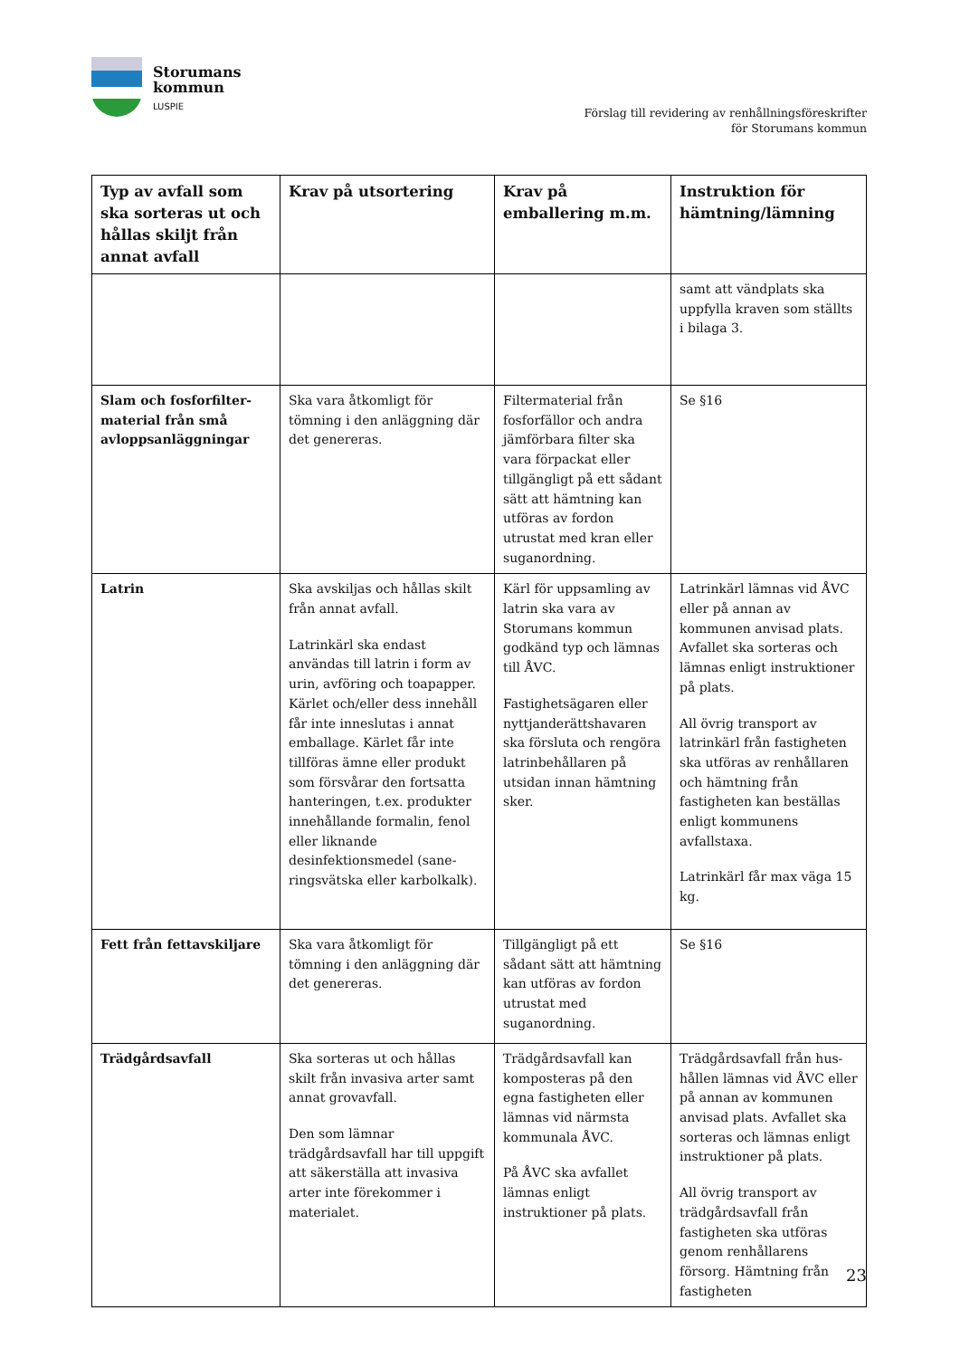Storumans
kommun
LUSPIE
Förslag till revidering av renhållningsföreskrifter
för Storumans kommun
| Typ av avfall som ska sorteras ut och hållas skiljt från annat avfall | Krav på utsortering | Krav på emballering m.m. | Instruktion för hämtning/lämning |
| --- | --- | --- | --- |
| | | | samt att vändplats ska uppfylla kraven som ställts i bilaga 3. |
| Slam och fosforfilter-material från små avloppsanläggningar | Ska vara åtkomligt för tömning i den anläggning där det genereras. | Filtermaterial från fosforfällor och andra jämförbara filter ska vara förpackat eller tillgängligt på ett sådant sätt att hämtning kan utföras av fordon utrustat med kran eller suganordning. | Se §16 |
| Latrin | Ska avskiljas och hållas skilt från annat avfall. Latrinkärl ska endast användas till latrin i form av urin, avföring och toapapper. Kärlet och/eller dess innehåll får inte inneslutas i annat emballage. Kärlet får inte tillföras ämne eller produkt som försvårar den fortsatta hanteringen, t.ex. produkter innehållande formalin, fenol eller liknande desinfektionsmedel (sane-ringsvätska eller karbolkalk). | Kärl för uppsamling av latrin ska vara av Storumans kommun godkänd typ och lämnas till ÅVC. Fastighetsägaren eller nyttjanderättshavaren ska försluta och rengöra latrinbehållaren på utsidan innan hämtning sker. | Latrinkärl lämnas vid ÅVC eller på annan av kommunen anvisad plats. Avfallet ska sorteras och lämnas enligt instruktioner på plats. All övrig transport av latrinkärl från fastigheten ska utföras av renhållaren och hämtning från fastigheten kan beställas enligt kommunens avfallstaxa. Latrinkärl får max väga 15 kg. |
| Fett från fettavskiljare | Ska vara åtkomligt för tömning i den anläggning där det genereras. | Tillgängligt på ett sådant sätt att hämtning kan utföras av fordon utrustat med suganordning. | Se §16 |
| Trädgårdsavfall | Ska sorteras ut och hållas skilt från invasiva arter samt annat grovavfall. Den som lämnar trädgårdsavfall har till uppgift att säkerställa att invasiva arter inte förekommer i materialet. | Trädgårdsavfall kan komposteras på den egna fastigheten eller lämnas vid närmsta kommunala ÅVC. På ÅVC ska avfallet lämnas enligt instruktioner på plats. | Trädgårdsavfall från hus-hållen lämnas vid ÅVC eller på annan av kommunen anvisad plats. Avfallet ska sorteras och lämnas enligt instruktioner på plats. All övrig transport av trädgårdsavfall från fastigheten ska utföras genom renhållarens försorg. Hämtning från fastigheten |
23